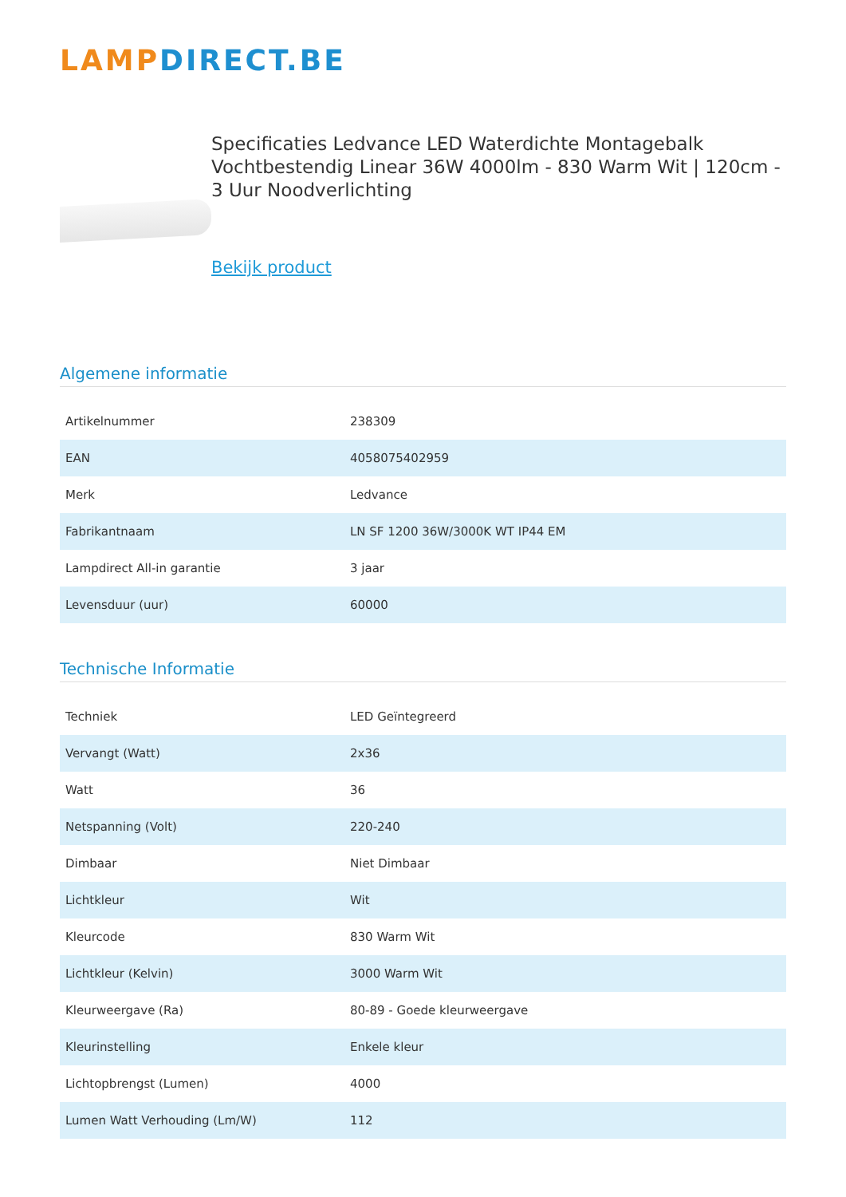LAMP DIRECT.BE
Specificaties Ledvance LED Waterdichte Montagebalk Vochtbestendig Linear 36W 4000lm - 830 Warm Wit | 120cm - 3 Uur Noodverlichting
Bekijk product
Algemene informatie
| Artikelnummer | 238309 |
| EAN | 4058075402959 |
| Merk | Ledvance |
| Fabrikantnaam | LN SF 1200 36W/3000K WT IP44 EM |
| Lampdirect All-in garantie | 3 jaar |
| Levensduur (uur) | 60000 |
Technische Informatie
| Techniek | LED Geïntegreerd |
| Vervangt (Watt) | 2x36 |
| Watt | 36 |
| Netspanning (Volt) | 220-240 |
| Dimbaar | Niet Dimbaar |
| Lichtkleur | Wit |
| Kleurcode | 830 Warm Wit |
| Lichtkleur (Kelvin) | 3000 Warm Wit |
| Kleurweergave (Ra) | 80-89 - Goede kleurweergave |
| Kleurinstelling | Enkele kleur |
| Lichtopbrengst (Lumen) | 4000 |
| Lumen Watt Verhouding (Lm/W) | 112 |